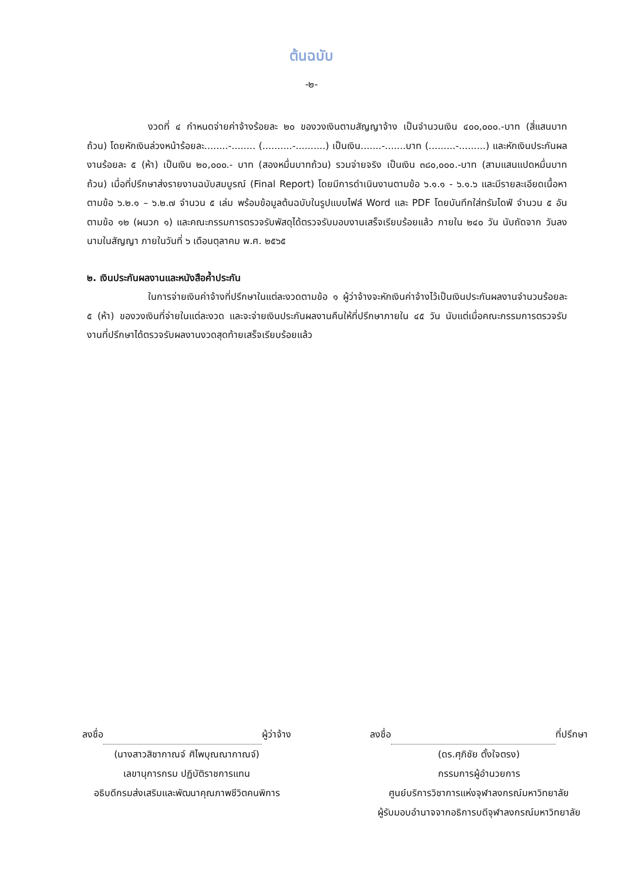ต้นฉบับ
-๒-
งวดที่ ๔ กำหนดจ่ายค่าจ้างร้อยละ ๒๐ ของวงเงินตามสัญญาจ้าง เป็นจำนวนเงิน ๔๐๐,๐๐๐.-บาท (สี่แสนบาทถ้วน) โดยหักเงินล่วงหน้าร้อยละ........-........ (..........-..........) เป็นเงิน.......-.......บาท (.........-.........) และหักเงินประกันผลงานร้อยละ ๕ (ห้า) เป็นเงิน ๒๐,๐๐๐.- บาท (สองหมื่นบาทถ้วน) รวมจ่ายจริง เป็นเงิน ๓๘๐,๐๐๐.-บาท (สามแสนแปดหมื่นบาทถ้วน) เมื่อที่ปรึกษาส่งรายงานฉบับสมบูรณ์ (Final Report) โดยมีการดำเนินงานตามข้อ ๖.๑.๑ - ๖.๑.๖ และมีรายละเอียดเนื้อหาตามข้อ ๖.๒.๑ – ๖.๒.๗ จำนวน ๕ เล่ม พร้อมข้อมูลต้นฉบับในรูปแบบไฟล์ Word และ PDF โดยบันทึกใส่ทรัมไดฟ์ จำนวน ๕ อัน ตามข้อ ๑๒ (ผนวก ๑) และคณะกรรมการตรวจรับพัสดุได้ตรวจรับมอบงานเสร็จเรียบร้อยแล้ว ภายใน ๒๔๐ วัน นับถัดจาก วันลงนามในสัญญา ภายในวันที่ ๖ เดือนตุลาคม พ.ศ. ๒๕๖๕
๒. เงินประกันผลงานและหนังสือค้ำประกัน
ในการจ่ายเงินค่าจ้างที่ปรึกษาในแต่ละงวดตามข้อ ๑ ผู้ว่าจ้างจะหักเงินค่าจ้างไว้เป็นเงินประกันผลงานจำนวนร้อยละ ๕ (ห้า) ของวงเงินที่จ่ายในแต่ละงวด และจะจ่ายเงินประกันผลงานคืนให้ที่ปรึกษาภายใน ๔๕ วัน นับแต่เมื่อคณะกรรมการตรวจรับงานที่ปรึกษาได้ตรวจรับผลงานงวดสุดท้ายเสร็จเรียบร้อยแล้ว
ลงชื่อ ผู้ว่าจ้าง
(นางสาวสิชากาณจ์ ศิไพบุณณากาณจ์)
เลขานุการกรม ปฏิบัติราชการแทน
อธิบดีกรมส่งเสริมและพัฒนาคุณภาพชีวิตคนพิการ
ลงชื่อ ที่ปรึกษา
(ดร.ศุภิชัย ตั้งใจตรง)
กรรมการผู้อำนวยการ
ศูนย์บริการวิชาการแห่งจุฬาลงกรณ์มหาวิทยาลัย
ผู้รับมอบอำนาจจากอธิการบดีจุฬาลงกรณ์มหาวิทยาลัย